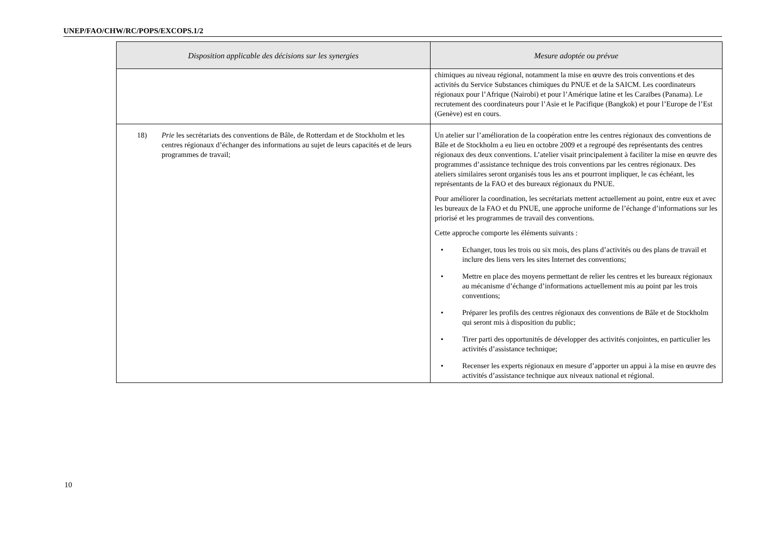UNEP/FAO/CHW/RC/POPS/EXCOPS.1/2
| Disposition applicable des décisions sur les synergies | Mesure adoptée ou prévue |
| --- | --- |
| | chimiques au niveau régional, notamment la mise en œuvre des trois conventions et des activités du Service Substances chimiques du PNUE et de la SAICM. Les coordinateurs régionaux pour l’Afrique (Nairobi) et pour l’Amérique latine et les Caraïbes (Panama). Le recrutement des coordinateurs pour l’Asie et le Pacifique (Bangkok) et pour l’Europe de l’Est (Genève) est en cours. |
| 18) Prie les secrétariats des conventions de Bâle, de Rotterdam et de Stockholm et les centres régionaux d’échanger des informations au sujet de leurs capacités et de leurs programmes de travail; | Un atelier sur l’amélioration de la coopération entre les centres régionaux des conventions de Bâle et de Stockholm a eu lieu en octobre 2009 et a regroupé des représentants des centres régionaux des deux conventions. L’atelier visait principalement à faciliter la mise en œuvre des programmes d’assistance technique des trois conventions par les centres régionaux. Des ateliers similaires seront organisés tous les ans et pourront impliquer, le cas échéant, les représentants de la FAO et des bureaux régionaux du PNUE. Pour améliorer la coordination, les secrétariats mettent actuellement au point, entre eux et avec les bureaux de la FAO et du PNUE, une approche uniforme de l’échange d’informations sur les priorisé et les programmes de travail des conventions. Cette approche comporte les éléments suivants : • Echanger, tous les trois ou six mois, des plans d’activités ou des plans de travail et inclure des liens vers les sites Internet des conventions; • Mettre en place des moyens permettant de relier les centres et les bureaux régionaux au mécanisme d’échange d’informations actuellement mis au point par les trois conventions; • Préparer les profils des centres régionaux des conventions de Bâle et de Stockholm qui seront mis à disposition du public; • Tirer parti des opportunités de développer des activités conjointes, en particulier les activités d’assistance technique; • Recenser les experts régionaux en mesure d’apporter un appui à la mise en œuvre des activités d’assistance technique aux niveaux national et régional. |
10